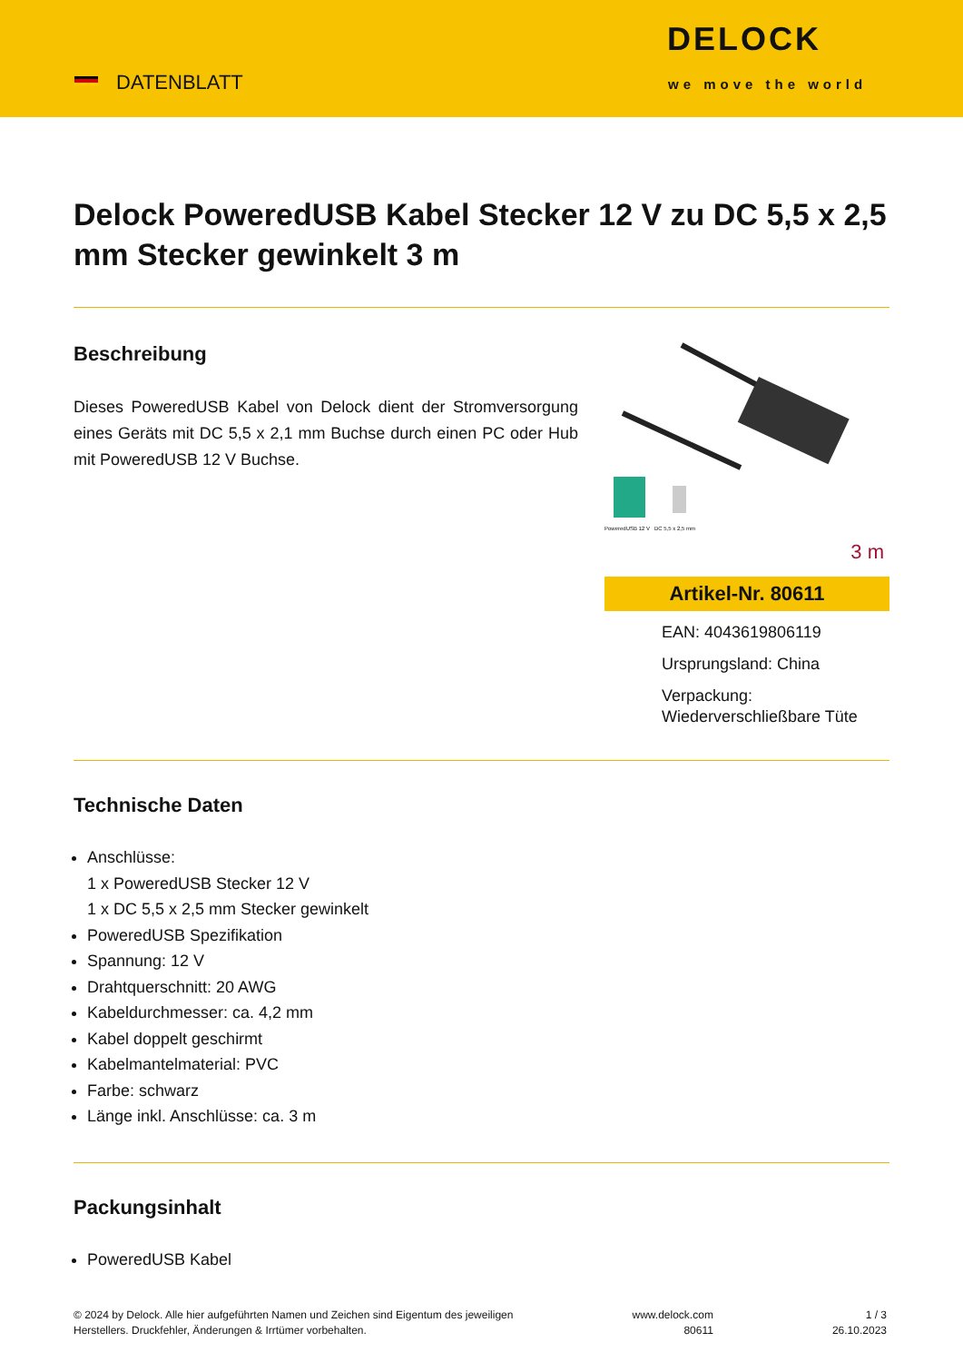DATENBLATT
DELOCK
we move the world
Delock PoweredUSB Kabel Stecker 12 V zu DC 5,5 x 2,5 mm Stecker gewinkelt 3 m
Beschreibung
Dieses PoweredUSB Kabel von Delock dient der Stromversorgung eines Geräts mit DC 5,5 x 2,1 mm Buchse durch einen PC oder Hub mit PoweredUSB 12 V Buchse.
PoweredUSB 12 V DC 5,5 x 2,5 mm
3 m
Artikel-Nr. 80611
EAN: 4043619806119
Ursprungsland: China
Verpackung: Wiederverschließbare Tüte
Technische Daten
Anschlüsse:
1 x PoweredUSB Stecker 12 V
1 x DC 5,5 x 2,5 mm Stecker gewinkelt
PoweredUSB Spezifikation
Spannung: 12 V
Drahtquerschnitt: 20 AWG
Kabeldurchmesser: ca. 4,2 mm
Kabel doppelt geschirmt
Kabelmantelmaterial: PVC
Farbe: schwarz
Länge inkl. Anschlüsse: ca. 3 m
Packungsinhalt
PoweredUSB Kabel
© 2024 by Delock. Alle hier aufgeführten Namen und Zeichen sind Eigentum des jeweiligen
Herstellers. Druckfehler, Änderungen & Irrtümer vorbehalten.
www.delock.com
80611
1 / 3
26.10.2023